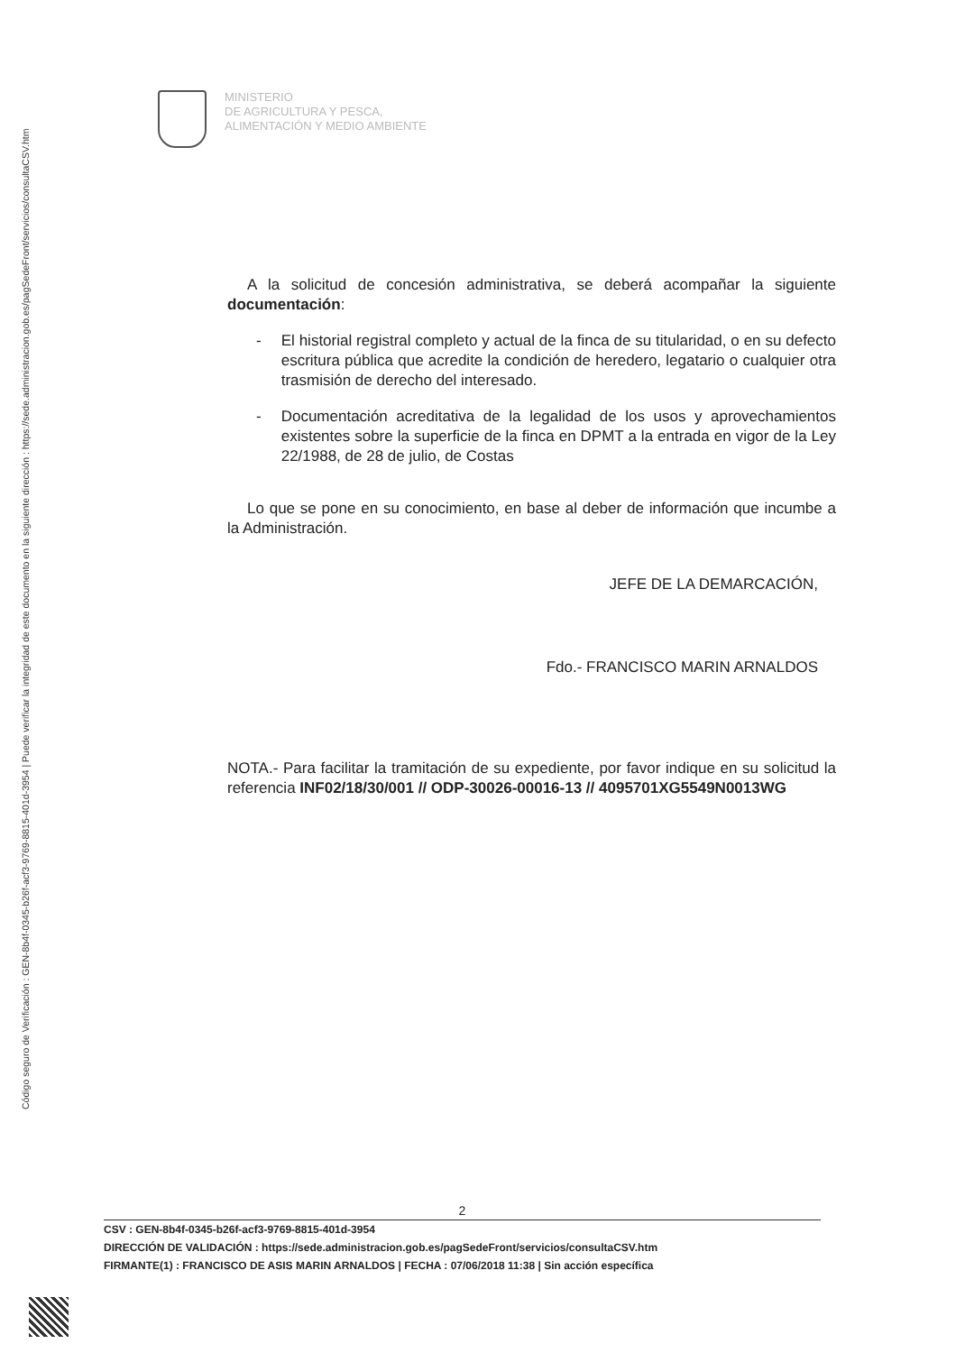Código seguro de Verificación : GEN-8b4f-0345-b26f-acf3-9769-8815-401d-3954 | Puede verificar la integridad de este documento en la siguiente dirección : https://sede.administracion.gob.es/pagSedeFront/servicios/consultaCSV.htm
MINISTERIO
DE AGRICULTURA Y PESCA,
ALIMENTACIÓN Y MEDIO AMBIENTE
A la solicitud de concesión administrativa, se deberá acompañar la siguiente documentación:
- El historial registral completo y actual de la finca de su titularidad, o en su defecto escritura pública que acredite la condición de heredero, legatario o cualquier otra trasmisión de derecho del interesado.
- Documentación acreditativa de la legalidad de los usos y aprovechamientos existentes sobre la superficie de la finca en DPMT a la entrada en vigor de la Ley 22/1988, de 28 de julio, de Costas
Lo que se pone en su conocimiento, en base al deber de información que incumbe a la Administración.
JEFE DE LA DEMARCACIÓN,
Fdo.- FRANCISCO MARIN ARNALDOS
NOTA.- Para facilitar la tramitación de su expediente, por favor indique en su solicitud la referencia INF02/18/30/001 // ODP-30026-00016-13 // 4095701XG5549N0013WG
2
CSV : GEN-8b4f-0345-b26f-acf3-9769-8815-401d-3954
DIRECCIÓN DE VALIDACIÓN : https://sede.administracion.gob.es/pagSedeFront/servicios/consultaCSV.htm
FIRMANTE(1) : FRANCISCO DE ASIS MARIN ARNALDOS | FECHA : 07/06/2018 11:38 | Sin acción específica